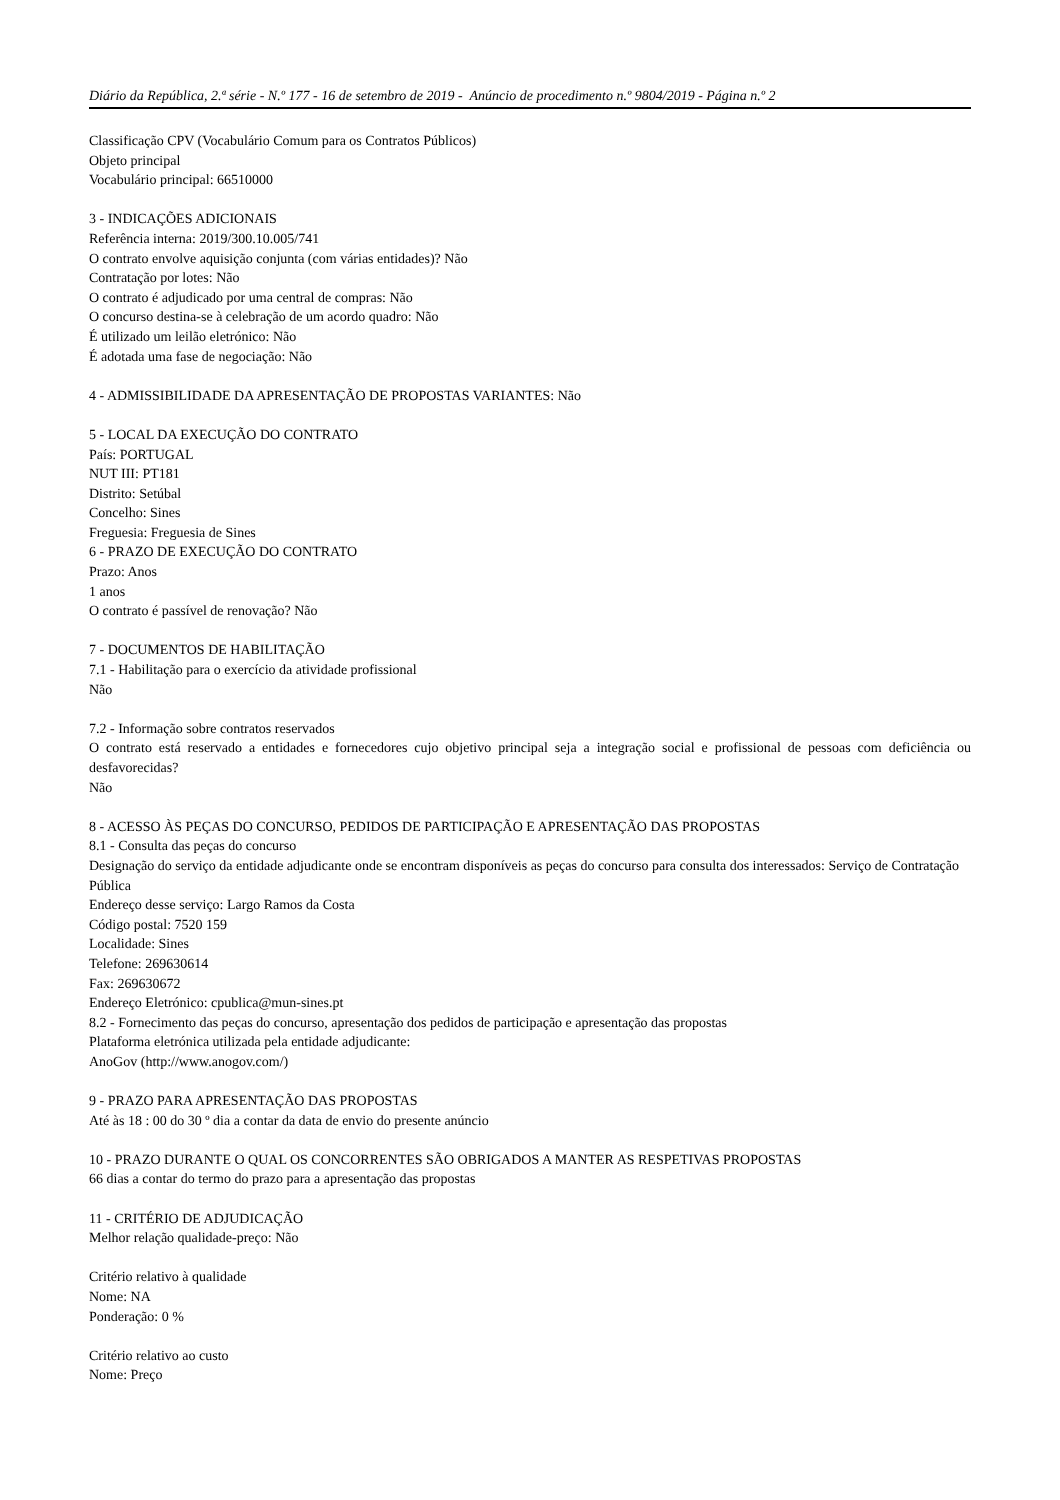Diário da República, 2.ª série - N.º 177 - 16 de setembro de 2019 - Anúncio de procedimento n.º 9804/2019 - Página n.º 2
Classificação CPV (Vocabulário Comum para os Contratos Públicos)
Objeto principal
Vocabulário principal: 66510000
3 - INDICAÇÕES ADICIONAIS
Referência interna: 2019/300.10.005/741
O contrato envolve aquisição conjunta (com várias entidades)? Não
Contratação por lotes: Não
O contrato é adjudicado por uma central de compras: Não
O concurso destina-se à celebração de um acordo quadro: Não
É utilizado um leilão eletrónico: Não
É adotada uma fase de negociação: Não
4 - ADMISSIBILIDADE DA APRESENTAÇÃO DE PROPOSTAS VARIANTES: Não
5 - LOCAL DA EXECUÇÃO DO CONTRATO
País: PORTUGAL
NUT III: PT181
Distrito: Setúbal
Concelho: Sines
Freguesia: Freguesia de Sines
6 - PRAZO DE EXECUÇÃO DO CONTRATO
Prazo: Anos
1 anos
O contrato é passível de renovação? Não
7 - DOCUMENTOS DE HABILITAÇÃO
7.1 - Habilitação para o exercício da atividade profissional
Não
7.2 - Informação sobre contratos reservados
O contrato está reservado a entidades e fornecedores cujo objetivo principal seja a integração social e profissional de pessoas com deficiência ou desfavorecidas?
Não
8 - ACESSO ÀS PEÇAS DO CONCURSO, PEDIDOS DE PARTICIPAÇÃO E APRESENTAÇÃO DAS PROPOSTAS
8.1 - Consulta das peças do concurso
Designação do serviço da entidade adjudicante onde se encontram disponíveis as peças do concurso para consulta dos interessados: Serviço de Contratação Pública
Endereço desse serviço: Largo Ramos da Costa
Código postal: 7520 159
Localidade: Sines
Telefone: 269630614
Fax: 269630672
Endereço Eletrónico: cpublica@mun-sines.pt
8.2 - Fornecimento das peças do concurso, apresentação dos pedidos de participação e apresentação das propostas
Plataforma eletrónica utilizada pela entidade adjudicante:
AnoGov (http://www.anogov.com/)
9 - PRAZO PARA APRESENTAÇÃO DAS PROPOSTAS
Até às 18 : 00 do 30 º dia a contar da data de envio do presente anúncio
10 - PRAZO DURANTE O QUAL OS CONCORRENTES SÃO OBRIGADOS A MANTER AS RESPETIVAS PROPOSTAS
66 dias a contar do termo do prazo para a apresentação das propostas
11 - CRITÉRIO DE ADJUDICAÇÃO
Melhor relação qualidade-preço: Não
Critério relativo à qualidade
Nome: NA
Ponderação: 0 %
Critério relativo ao custo
Nome: Preço